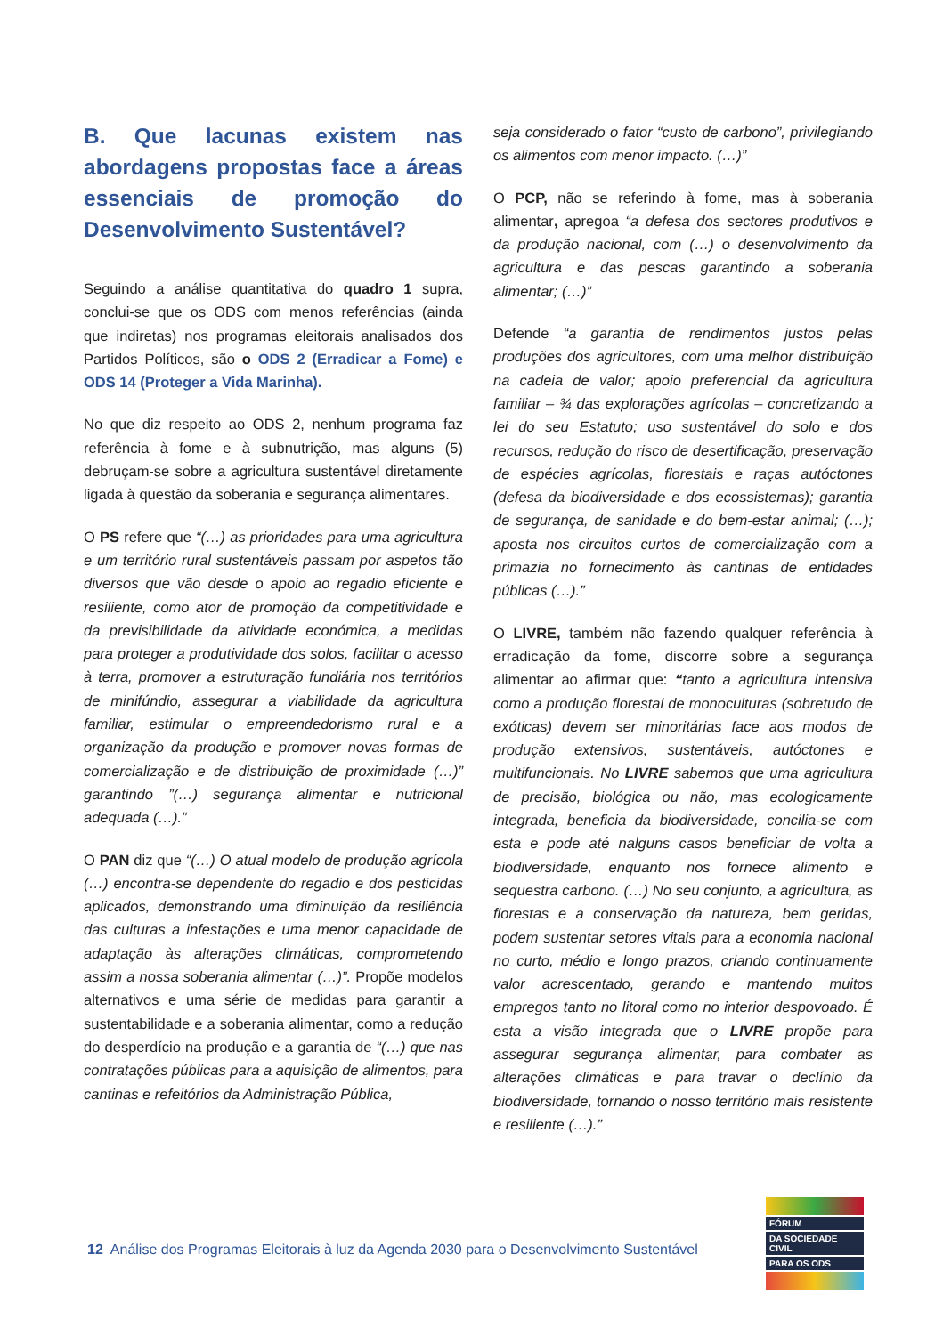B. Que lacunas existem nas abordagens propostas face a áreas essenciais de promoção do Desenvolvimento Sustentável?
Seguindo a análise quantitativa do quadro 1 supra, conclui-se que os ODS com menos referências (ainda que indiretas) nos programas eleitorais analisados dos Partidos Políticos, são o ODS 2 (Erradicar a Fome) e ODS 14 (Proteger a Vida Marinha).
No que diz respeito ao ODS 2, nenhum programa faz referência à fome e à subnutrição, mas alguns (5) debruçam-se sobre a agricultura sustentável diretamente ligada à questão da soberania e segurança alimentares.
O PS refere que “(…) as prioridades para uma agricultura e um território rural sustentáveis passam por aspetos tão diversos que vão desde o apoio ao regadio eficiente e resiliente, como ator de promoção da competitividade e da previsibilidade da atividade económica, a medidas para proteger a produtividade dos solos, facilitar o acesso à terra, promover a estruturação fundiária nos territórios de minifúndio, assegurar a viabilidade da agricultura familiar, estimular o empreendedorismo rural e a organização da produção e promover novas formas de comercialização e de distribuição de proximidade (…)” garantindo ”(…) segurança alimentar e nutricional adequada (…).”
O PAN diz que “(…) O atual modelo de produção agrícola (…) encontra-se dependente do regadio e dos pesticidas aplicados, demonstrando uma diminuição da resiliência das culturas a infestações e uma menor capacidade de adaptação às alterações climáticas, comprometendo assim a nossa soberania alimentar (…)”. Propõe modelos alternativos e uma série de medidas para garantir a sustentabilidade e a soberania alimentar, como a redução do desperdício na produção e a garantia de “(…) que nas contratações públicas para a aquisição de alimentos, para cantinas e refeitórios da Administração Pública,
seja considerado o fator “custo de carbono”, privilegiando os alimentos com menor impacto. (…)”
O PCP, não se referindo à fome, mas à soberania alimentar, apregoa “a defesa dos sectores produtivos e da produção nacional, com (…) o desenvolvimento da agricultura e das pescas garantindo a soberania alimentar; (…)”
Defende “a garantia de rendimentos justos pelas produções dos agricultores, com uma melhor distribuição na cadeia de valor; apoio preferencial da agricultura familiar – ¾ das explorações agrícolas – concretizando a lei do seu Estatuto; uso sustentável do solo e dos recursos, redução do risco de desertificação, preservação de espécies agrícolas, florestais e raças autóctones (defesa da biodiversidade e dos ecossistemas); garantia de segurança, de sanidade e do bem-estar animal; (…); aposta nos circuitos curtos de comercialização com a primazia no fornecimento às cantinas de entidades públicas (…).”
O LIVRE, também não fazendo qualquer referência à erradicação da fome, discorre sobre a segurança alimentar ao afirmar que: “tanto a agricultura intensiva como a produção florestal de monoculturas (sobretudo de exóticas) devem ser minoritárias face aos modos de produção extensivos, sustentáveis, autóctones e multifuncionais. No LIVRE sabemos que uma agricultura de precisão, biológica ou não, mas ecologicamente integrada, beneficia da biodiversidade, concilia-se com esta e pode até nalguns casos beneficiar de volta a biodiversidade, enquanto nos fornece alimento e sequestra carbono. (…) No seu conjunto, a agricultura, as florestas e a conservação da natureza, bem geridas, podem sustentar setores vitais para a economia nacional no curto, médio e longo prazos, criando continuamente valor acrescentado, gerando e mantendo muitos empregos tanto no litoral como no interior despovoado. É esta a visão integrada que o LIVRE propõe para assegurar segurança alimentar, para combater as alterações climáticas e para travar o declínio da biodiversidade, tornando o nosso território mais resistente e resiliente (…).”
12 Análise dos Programas Eleitorais à luz da Agenda 2030 para o Desenvolvimento Sustentável
FÓRUM
DA SOCIEDADE CIVIL
PARA OS ODS